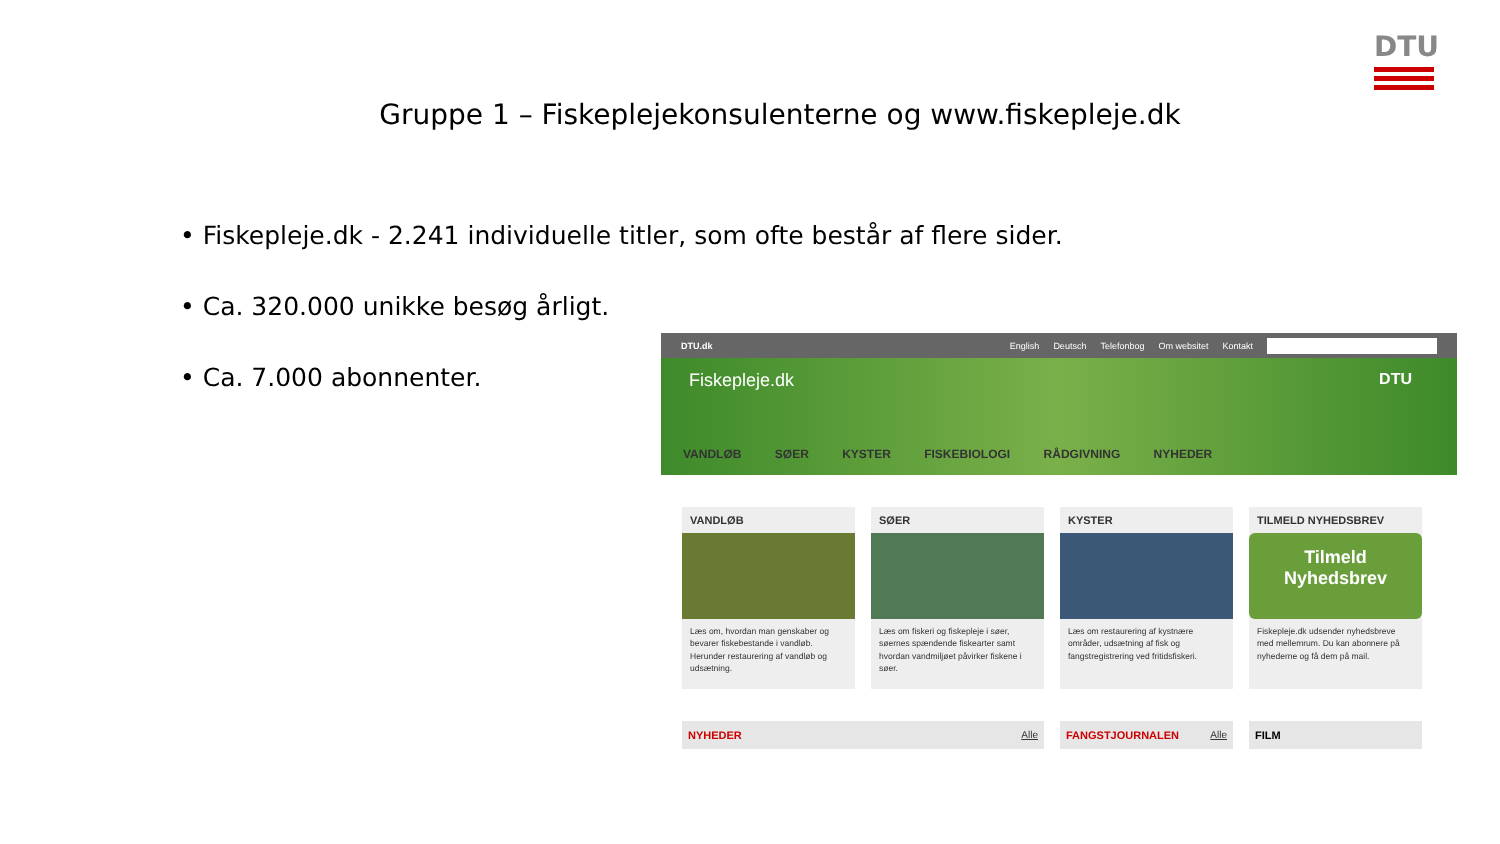DTU
Gruppe 1 – Fiskeplejekonsulenterne og www.fiskepleje.dk
• Fiskepleje.dk - 2.241 individuelle titler, som ofte består af flere sider.
• Ca. 320.000 unikke besøg årligt.
• Ca. 7.000 abonnenter.
DTU.dk English Deutsch Telefonbog Om websitet Kontakt
Fiskepleje.dk
DTU
VANDLØB SØER KYSTER FISKEBIOLOGI RÅDGIVNING NYHEDER
VANDLØB
Læs om, hvordan man genskaber og bevarer fiskebestande i vandløb. Herunder restaurering af vandløb og udsætning.
SØER
Læs om fiskeri og fiskepleje i søer, søernes spændende fiskearter samt hvordan vandmiljøet påvirker fiskene i søer.
KYSTER
Læs om restaurering af kystnære områder, udsætning af fisk og fangstregistrering ved fritidsfiskeri.
TILMELD NYHEDSBREV
Tilmeld
Nyhedsbrev
Fiskepleje.dk udsender nyhedsbreve med mellemrum. Du kan abonnere på nyhederne og få dem på mail.
NYHEDER Alle FANGSTJOURNALEN Alle FILM